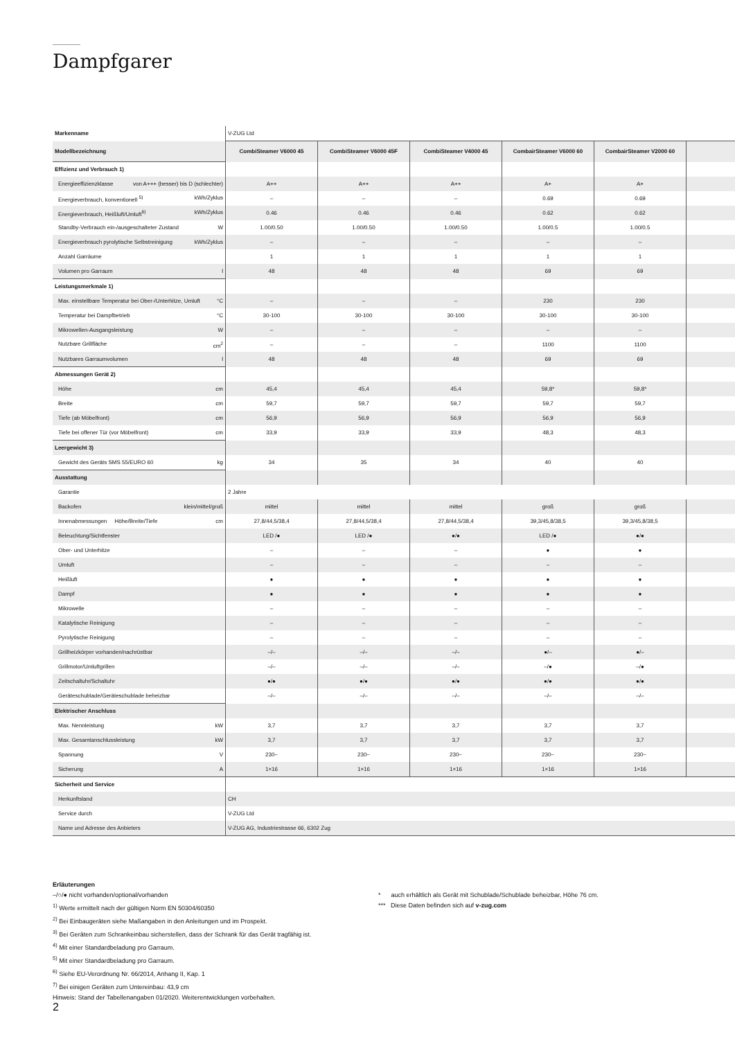Dampfgarer
| Markenname | V-ZUG Ltd | | | | | |
| Modellbezeichnung | CombiSteamer V6000 45 | CombiSteamer V6000 45F | CombiSteamer V4000 45 | CombairSteamer V6000 60 | CombairSteamer V2000 60 | |
| Effizienz und Verbrauch 1) | | | | | | |
| Energieeffizienzklasse von A+++ (besser) bis D (schlechter) | A++ | A++ | A++ | A+ | A+ | |
| Energieverbrauch, konventionell <sup>5)</sup> kWh/Zyklus | – | – | – | 0.69 | 0.69 | |
| Energieverbrauch, Heißluft/Umluft<sup>6)</sup> kWh/Zyklus | 0.46 | 0.46 | 0.46 | 0.62 | 0.62 | |
| Standby-Verbrauch ein-/ausgeschalteter Zustand W | 1.00/0.50 | 1.00/0.50 | 1.00/0.50 | 1.00/0.5 | 1.00/0.5 | |
| Energieverbrauch pyrolytische Selbstreinigung kWh/Zyklus | – | – | – | – | – | |
| Anzahl Garräume | 1 | 1 | 1 | 1 | 1 | |
| Volumen pro Garraum l | 48 | 48 | 48 | 69 | 69 | |
| Leistungsmerkmale 1) | | | | | | |
| Max. einstellbare Temperatur bei Ober-/Unterhitze, Umluft °C | – | – | – | 230 | 230 | |
| Temperatur bei Dampfbetrieb °C | 30-100 | 30-100 | 30-100 | 30-100 | 30-100 | |
| Mikrowellen-Ausgangsleistung W | – | – | – | – | – | |
| Nutzbare Grillfläche cm<sup>2</sup> | – | – | – | 1100 | 1100 | |
| Nutzbares Garraumvolumen l | 48 | 48 | 48 | 69 | 69 | |
| Abmessungen Gerät 2) | | | | | | |
| Höhe cm | 45,4 | 45,4 | 45,4 | 59,8* | 59,8* | |
| Breite cm | 59,7 | 59,7 | 59,7 | 59,7 | 59,7 | |
| Tiefe (ab Möbelfront) cm | 56,9 | 56,9 | 56,9 | 56,9 | 56,9 | |
| Tiefe bei offener Tür (vor Möbelfront) cm | 33,9 | 33,9 | 33,9 | 48,3 | 48,3 | |
| Leergewicht 3) | | | | | | |
| Gewicht des Geräts SMS 55/EURO 60 kg | 34 | 35 | 34 | 40 | 40 | |
| Ausstattung | | | | | | |
| Garantie | 2 Jahre | | | | | |
| Backofen klein/mittel/groß | mittel | mittel | mittel | groß | groß | |
| Innenabmessungen Höhe/Breite/Tiefe cm | 27,8/44,5/38,4 | 27,8/44,5/38,4 | 27,8/44,5/38,4 | 39,3/45,8/38,5 | 39,3/45,8/38,5 | |
| Beleuchtung/Sichtfenster | LED /● | LED /● | ●/● | LED /● | ●/● | |
| Ober- und Unterhitze | – | – | – | ● | ● | |
| Umluft | – | – | – | – | – | |
| Heißluft | ● | ● | ● | ● | ● | |
| Dampf | ● | ● | ● | ● | ● | |
| Mikrowelle | – | – | – | – | – | |
| Katalytische Reinigung | – | – | – | – | – | |
| Pyrolytische Reinigung | – | – | – | – | – | |
| Grillheizkörper vorhanden/nachrüstbar | –/– | –/– | –/– | ●/– | ●/– | |
| Grillmotor/Umluftgrillen | –/– | –/– | –/– | –/● | –/● | |
| Zeitschaltuhr/Schaltuhr | ●/● | ●/● | ●/● | ●/● | ●/● | |
| Geräteschublade/Geräteschublade beheizbar | –/– | –/– | –/– | –/– | –/– | |
| Elektrischer Anschluss | | | | | | |
| Max. Nennleistung kW | 3,7 | 3,7 | 3,7 | 3,7 | 3,7 | |
| Max. Gesamtanschlussleistung kW | 3,7 | 3,7 | 3,7 | 3,7 | 3,7 | |
| Spannung V | 230~ | 230~ | 230~ | 230~ | 230~ | |
| Sicherung A | 1×16 | 1×16 | 1×16 | 1×16 | 1×16 | |
| Sicherheit und Service | | | | | | |
| Herkunftsland | CH | | | | | |
| Service durch | V-ZUG Ltd | | | | | |
| Name und Adresse des Anbieters | V-ZUG AG, Industriestrasse 66, 6302 Zug | | | | | |
Erläuterungen
–/○/● nicht vorhanden/optional/vorhanden
<sup>1)</sup> Werte ermittelt nach der gültigen Norm EN 50304/60350
<sup>2)</sup> Bei Einbaugeräten siehe Maßangaben in den Anleitungen und im Prospekt.
<sup>3)</sup> Bei Geräten zum Schrankeinbau sicherstellen, dass der Schrank für das Gerät tragfähig ist.
<sup>4)</sup> Mit einer Standardbeladung pro Garraum.
<sup>5)</sup> Mit einer Standardbeladung pro Garraum.
<sup>6)</sup> Siehe EU-Verordnung Nr. 66/2014, Anhang II, Kap. 1
<sup>7)</sup> Bei einigen Geräten zum Untereinbau: 43,9 cm
Hinweis: Stand der Tabellenangaben 01/2020. Weiterentwicklungen vorbehalten.
* auch erhältlich als Gerät mit Schublade/Schublade beheizbar, Höhe 76 cm.
*** Diese Daten befinden sich auf v-zug.com
2